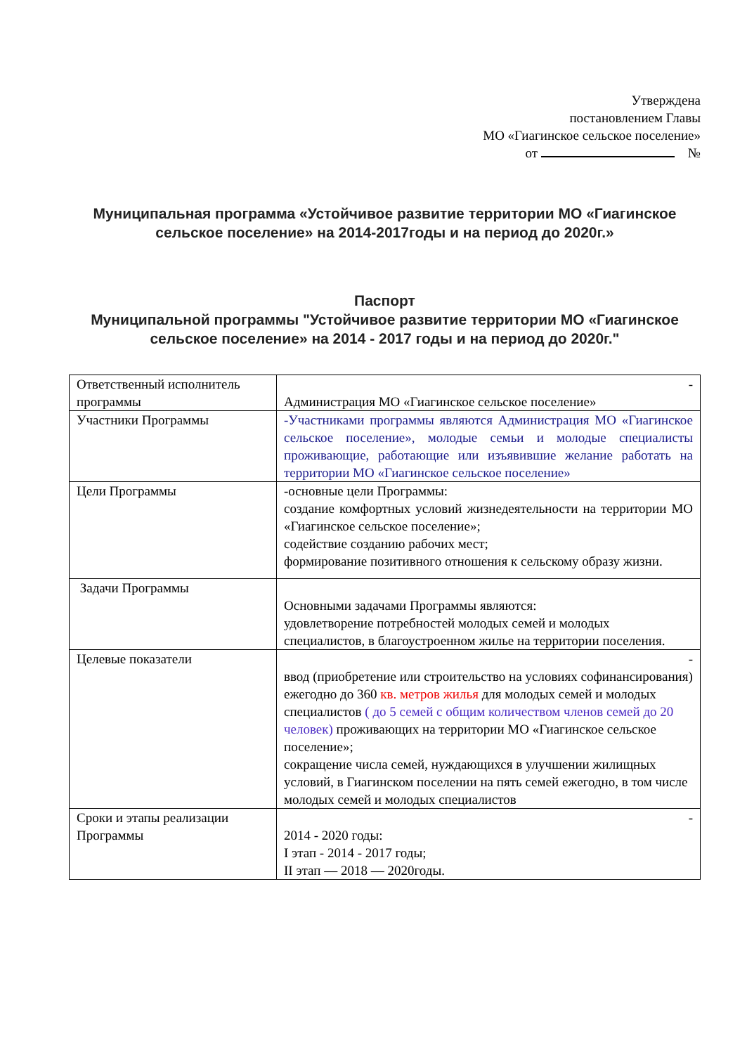Утверждена
постановлением Главы
МО «Гиагинское сельское поселение»
от №
Муниципальная программа «Устойчивое развитие территории МО «Гиагинское сельское поселение» на 2014-2017годы и на период до 2020г.»
Паспорт
Муниципальной программы "Устойчивое развитие территории МО «Гиагинское сельское поселение» на 2014 - 2017 годы и на период до 2020г."
| Ответственный исполнитель программы | - Администрация МО «Гиагинское сельское поселение» |
| Участники Программы | -Участниками программы являются Администрация МО «Гиагинское сельское поселение», молодые семьи и молодые специалисты проживающие, работающие или изъявившие желание работать на территории МО «Гиагинское сельское поселение» |
| Цели Программы | -основные цели Программы: создание комфортных условий жизнедеятельности на территории МО «Гиагинское сельское поселение»; содействие созданию рабочих мест; формирование позитивного отношения к сельскому образу жизни. |
| Задачи Программы | Основными задачами Программы являются: удовлетворение потребностей молодых семей и молодых специалистов, в благоустроенном жилье на территории поселения. |
| Целевые показатели | - ввод (приобретение или строительство на условиях софинансирования) ежегодно до 360 кв. метров жилья для молодых семей и молодых специалистов ( до 5 семей с общим количеством членов семей до 20 человек) проживающих на территории МО «Гиагинское сельское поселение»; сокращение числа семей, нуждающихся в улучшении жилищных условий, в Гиагинском поселении на пять семей ежегодно, в том числе молодых семей и молодых специалистов |
| Сроки и этапы реализации Программы | - 2014 - 2020 годы: I этап - 2014 - 2017 годы; II этап — 2018 — 2020годы. |